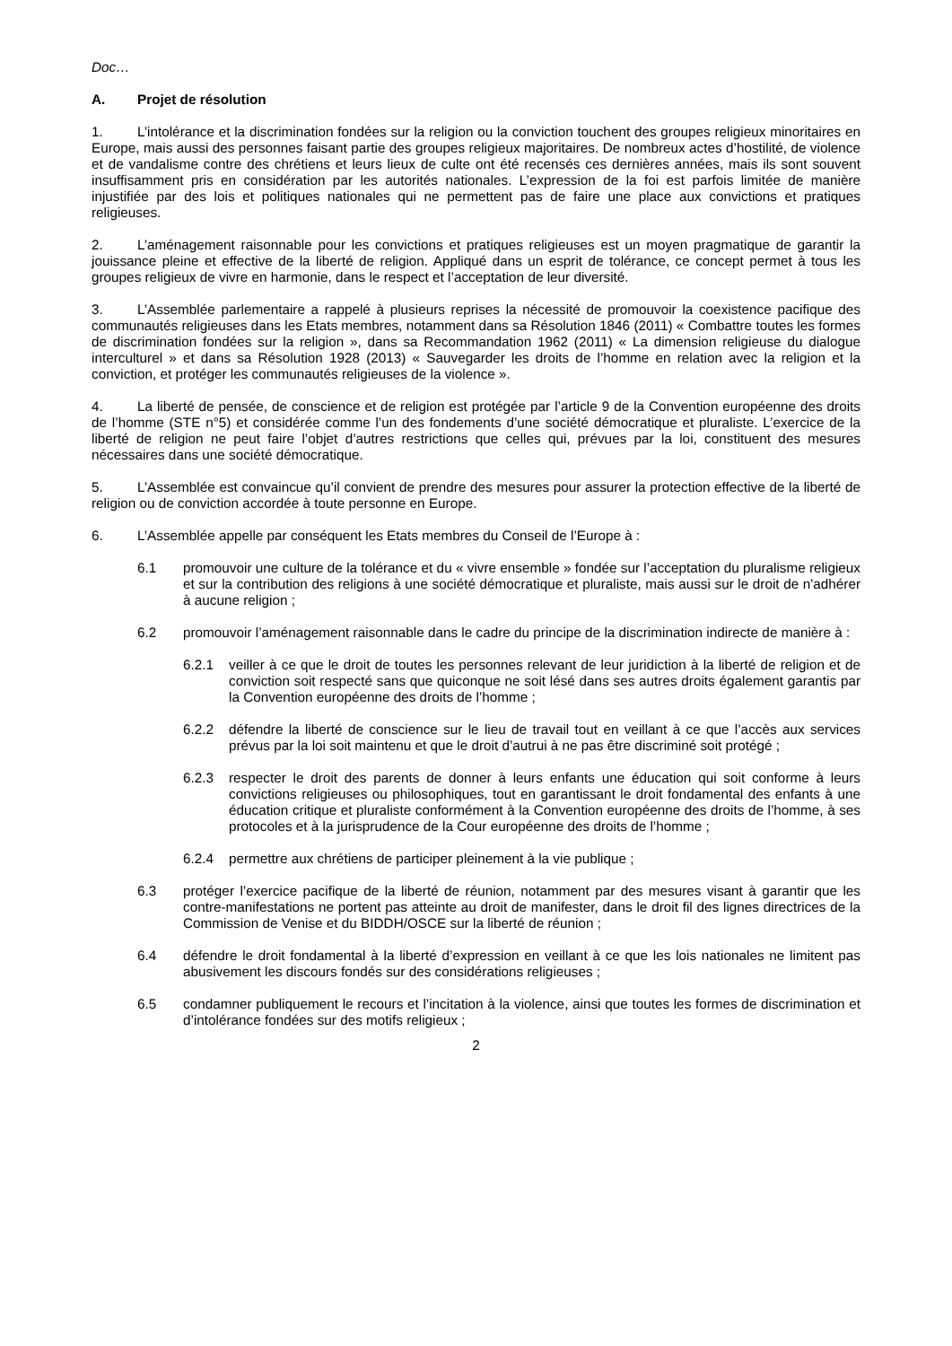Doc…
A. Projet de résolution
1. L’intolérance et la discrimination fondées sur la religion ou la conviction touchent des groupes religieux minoritaires en Europe, mais aussi des personnes faisant partie des groupes religieux majoritaires. De nombreux actes d’hostilité, de violence et de vandalisme contre des chrétiens et leurs lieux de culte ont été recensés ces dernières années, mais ils sont souvent insuffisamment pris en considération par les autorités nationales. L’expression de la foi est parfois limitée de manière injustifiée par des lois et politiques nationales qui ne permettent pas de faire une place aux convictions et pratiques religieuses.
2. L’aménagement raisonnable pour les convictions et pratiques religieuses est un moyen pragmatique de garantir la jouissance pleine et effective de la liberté de religion. Appliqué dans un esprit de tolérance, ce concept permet à tous les groupes religieux de vivre en harmonie, dans le respect et l’acceptation de leur diversité.
3. L’Assemblée parlementaire a rappelé à plusieurs reprises la nécessité de promouvoir la coexistence pacifique des communautés religieuses dans les Etats membres, notamment dans sa Résolution 1846 (2011) « Combattre toutes les formes de discrimination fondées sur la religion », dans sa Recommandation 1962 (2011) « La dimension religieuse du dialogue interculturel » et dans sa Résolution 1928 (2013) « Sauvegarder les droits de l’homme en relation avec la religion et la conviction, et protéger les communautés religieuses de la violence ».
4. La liberté de pensée, de conscience et de religion est protégée par l’article 9 de la Convention européenne des droits de l’homme (STE n°5) et considérée comme l’un des fondements d’une société démocratique et pluraliste. L’exercice de la liberté de religion ne peut faire l’objet d’autres restrictions que celles qui, prévues par la loi, constituent des mesures nécessaires dans une société démocratique.
5. L’Assemblée est convaincue qu’il convient de prendre des mesures pour assurer la protection effective de la liberté de religion ou de conviction accordée à toute personne en Europe.
6. L’Assemblée appelle par conséquent les Etats membres du Conseil de l’Europe à :
6.1 promouvoir une culture de la tolérance et du « vivre ensemble » fondée sur l’acceptation du pluralisme religieux et sur la contribution des religions à une société démocratique et pluraliste, mais aussi sur le droit de n'adhérer à aucune religion ;
6.2 promouvoir l’aménagement raisonnable dans le cadre du principe de la discrimination indirecte de manière à :
6.2.1 veiller à ce que le droit de toutes les personnes relevant de leur juridiction à la liberté de religion et de conviction soit respecté sans que quiconque ne soit lésé dans ses autres droits également garantis par la Convention européenne des droits de l’homme ;
6.2.2 défendre la liberté de conscience sur le lieu de travail tout en veillant à ce que l’accès aux services prévus par la loi soit maintenu et que le droit d’autrui à ne pas être discriminé soit protégé ;
6.2.3 respecter le droit des parents de donner à leurs enfants une éducation qui soit conforme à leurs convictions religieuses ou philosophiques, tout en garantissant le droit fondamental des enfants à une éducation critique et pluraliste conformément à la Convention européenne des droits de l’homme, à ses protocoles et à la jurisprudence de la Cour européenne des droits de l’homme ;
6.2.4 permettre aux chrétiens de participer pleinement à la vie publique ;
6.3 protéger l’exercice pacifique de la liberté de réunion, notamment par des mesures visant à garantir que les contre-manifestations ne portent pas atteinte au droit de manifester, dans le droit fil des lignes directrices de la Commission de Venise et du BIDDH/OSCE sur la liberté de réunion ;
6.4 défendre le droit fondamental à la liberté d’expression en veillant à ce que les lois nationales ne limitent pas abusivement les discours fondés sur des considérations religieuses ;
6.5 condamner publiquement le recours et l’incitation à la violence, ainsi que toutes les formes de discrimination et d’intolérance fondées sur des motifs religieux ;
2